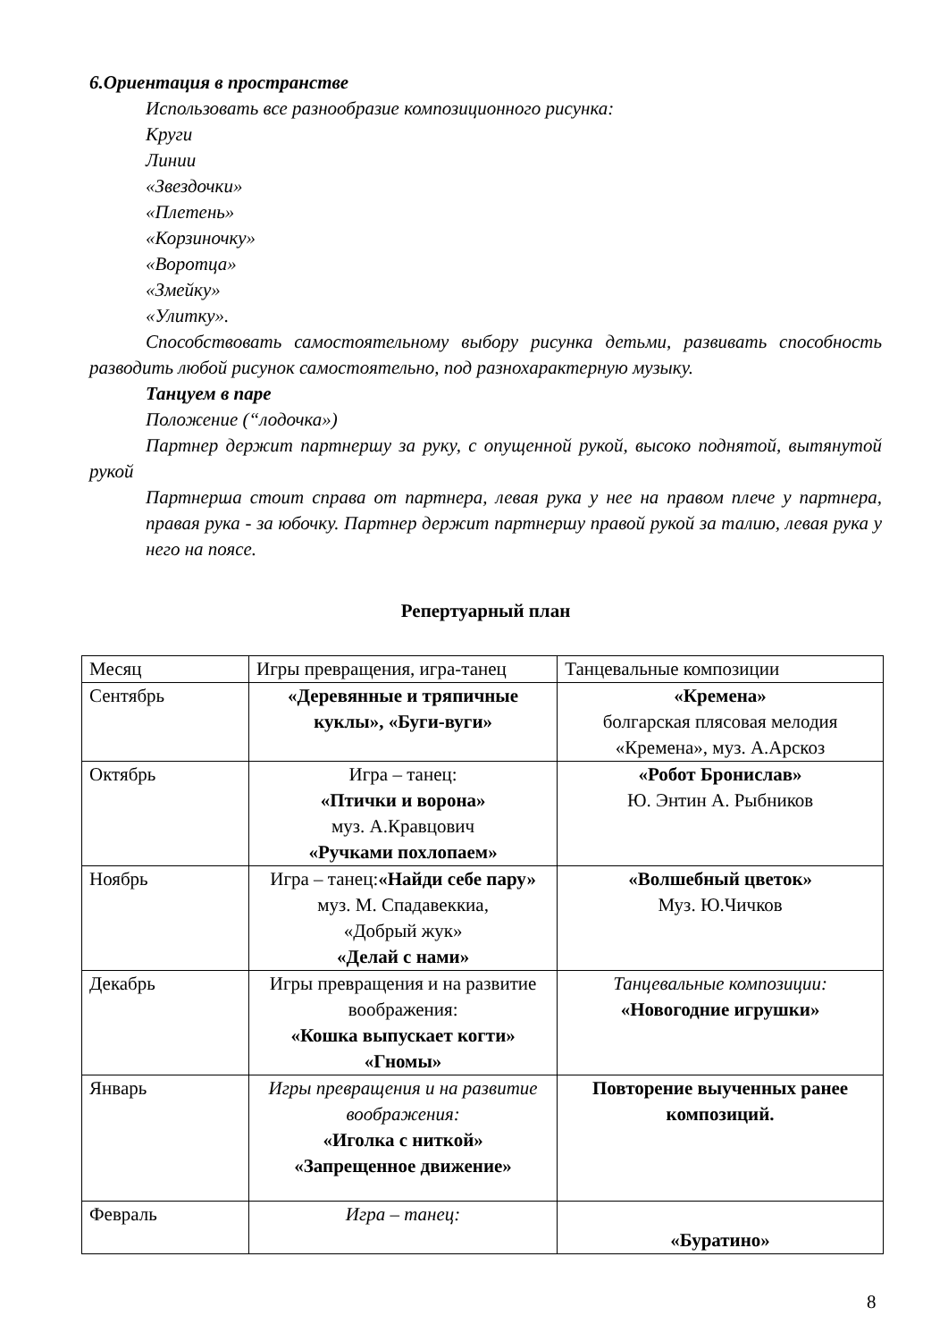6.Ориентация в пространстве
Использовать все разнообразие композиционного рисунка:
Круги
Линии
«Звездочки»
«Плетень»
«Корзиночку»
«Воротца»
«Змейку»
«Улитку».
Способствовать самостоятельному выбору рисунка детьми, развивать способность разводить любой рисунок самостоятельно, под разнохарактерную музыку.
Танцуем в паре
Положение (“лодочка»)
Партнер держит партнершу за руку, с опущенной рукой, высоко поднятой, вытянутой рукой
Партнерша стоит справа от партнера, левая рука у нее на правом плече у партнера, правая рука - за юбочку. Партнер держит партнершу правой рукой за талию, левая рука у него на поясе.
Репертуарный план
| Месяц | Игры превращения, игра-танец | Танцевальные композиции |
| Сентябрь | «Деревянные и тряпичные куклы», «Буги-вуги» | «Кремена» болгарская плясовая мелодия «Кремена», муз. А.Арскоз |
| Октябрь | Игра – танец: «Птички и ворона» муз. А.Кравцович «Ручками похлопаем» | «Робот Бронислав» Ю. Энтин А. Рыбников |
| Ноябрь | Игра – танец: «Найди себе пару» муз. М. Спадавеккиа, «Добрый жук» «Делай с нами» | «Волшебный цветок» Муз. Ю.Чичков |
| Декабрь | Игры превращения и на развитие воображения: «Кошка выпускает когти» «Гномы» | Танцевальные композиции: «Новогодние игрушки» |
| Январь | Игры превращения и на развитие воображения: «Иголка с ниткой» «Запрещенное движение» | Повторение выученных ранее композиций. |
| Февраль | Игра – танец: | «Буратино» |
8